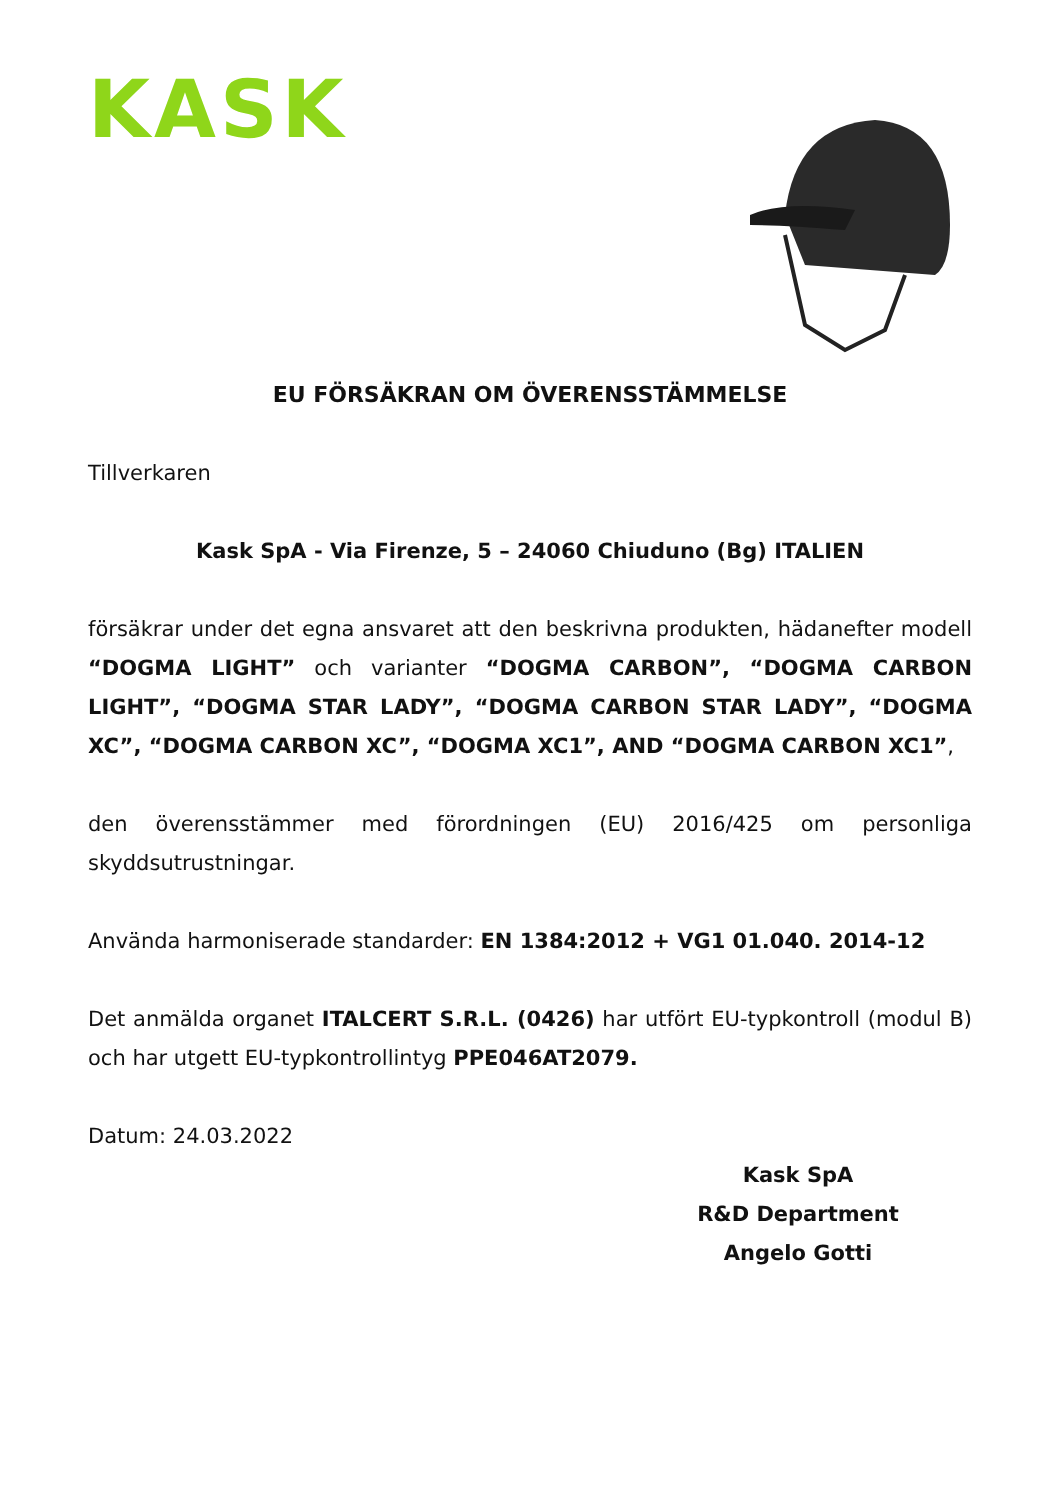KASK
EU FÖRSÄKRAN OM ÖVERENSSTÄMMELSE
Tillverkaren
Kask SpA - Via Firenze, 5 – 24060 Chiuduno (Bg) ITALIEN
försäkrar under det egna ansvaret att den beskrivna produkten, hädanefter modell “DOGMA LIGHT” och varianter “DOGMA CARBON”, “DOGMA CARBON LIGHT”, “DOGMA STAR LADY”, “DOGMA CARBON STAR LADY”, “DOGMA XC”, “DOGMA CARBON XC”, “DOGMA XC1”, AND “DOGMA CARBON XC1”,
den överensstämmer med förordningen (EU) 2016/425 om personliga skyddsutrustningar.
Använda harmoniserade standarder: EN 1384:2012 + VG1 01.040. 2014-12
Det anmälda organet ITALCERT S.R.L. (0426) har utfört EU-typkontroll (modul B) och har utgett EU-typkontrollintyg PPE046AT2079.
Datum: 24.03.2022
Kask SpA
R&D Department
Angelo Gotti